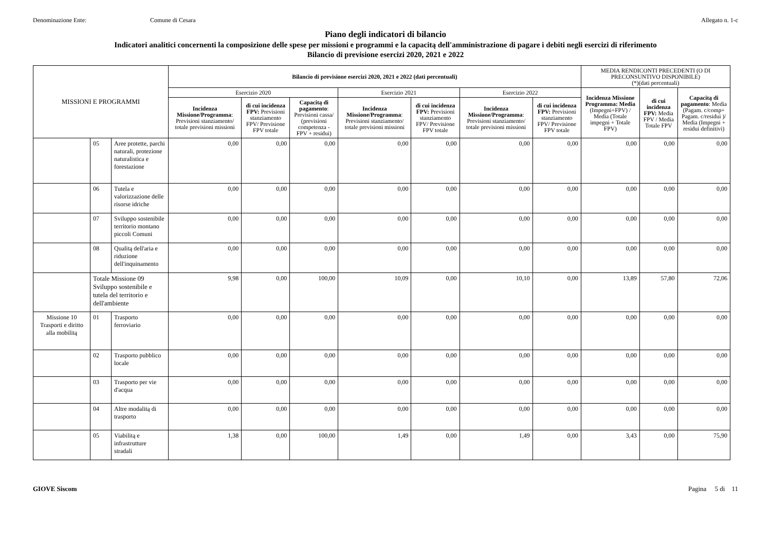Denominazione Ente: Comune di Cesara Allegato n. 1-c
Piano degli indicatori di bilancio
Indicatori analitici concernenti la composizione delle spese per missioni e programmi e la capacitą dell'amministrazione di pagare i debiti negli esercizi di riferimento
Bilancio di previsione esercizi 2020, 2021 e 2022
| MISSIONI E PROGRAMMI | | | Bilancio di previsione esercizi 2020, 2021 e 2022 (dati percentuali) | | | | | | | MEDIA RENDICONTI PRECEDENTI (O DI PRECONSUNTIVO DISPONIBILE) (*)(dati percentuali) | | |
| --- | --- | --- | --- | --- | --- | --- | --- | --- | --- | --- | --- | --- |
| | | | Esercizio 2020 | | | Esercizio 2021 | | Esercizio 2022 | | Incidenza Missione Programma: Media (Impegni+FPV) / Media (Totale impegni + Totale FPV) | di cui incidenza FPV: Media FPV / Media Totale FPV | Capacitą di pagamento : Media (Pagam. c/comp+ Pagam. c/residui )/ Media (Impegni + residui definitivi) |
| | | | Incidenza Missione/Programma : Previsioni stanziamento/ totale previsioni missioni | di cui incidenza FPV: Previsioni stanziamento FPV/ Previsione FPV totale | Capacitą di pagamento : Previsioni cassa/ (previsioni competenza - FPV + residui) | Incidenza Missione/Programma : Previsioni stanziamento/ totale previsioni missioni | di cui incidenza FPV: Previsioni stanziamento FPV/ Previsione FPV totale | Incidenza Missione/Programma : Previsioni stanziamento/ totale previsioni missioni | di cui incidenza FPV: Previsioni stanziamento FPV/ Previsione FPV totale | | | |
| | 05 | Aree protette, parchi naturali, protezione naturalistica e forestazione | 0,00 | 0,00 | 0,00 | 0,00 | 0,00 | 0,00 | 0,00 | 0,00 | 0,00 | 0,00 |
| | 06 | Tutela e valorizzazione delle risorse idriche | 0,00 | 0,00 | 0,00 | 0,00 | 0,00 | 0,00 | 0,00 | 0,00 | 0,00 | 0,00 |
| | 07 | Sviluppo sostenibile territorio montano piccoli Comuni | 0,00 | 0,00 | 0,00 | 0,00 | 0,00 | 0,00 | 0,00 | 0,00 | 0,00 | 0,00 |
| | 08 | Qualitą dell'aria e riduzione dell'inquinamento | 0,00 | 0,00 | 0,00 | 0,00 | 0,00 | 0,00 | 0,00 | 0,00 | 0,00 | 0,00 |
| | Totale Missione 09 Sviluppo sostenibile e tutela del territorio e dell'ambiente | | 9,98 | 0,00 | 100,00 | 10,09 | 0,00 | 10,10 | 0,00 | 13,89 | 57,80 | 72,06 |
| Missione 10 Trasporti e diritto alla mobilitą | 01 | Trasporto ferroviario | 0,00 | 0,00 | 0,00 | 0,00 | 0,00 | 0,00 | 0,00 | 0,00 | 0,00 | 0,00 |
| | 02 | Trasporto pubblico locale | 0,00 | 0,00 | 0,00 | 0,00 | 0,00 | 0,00 | 0,00 | 0,00 | 0,00 | 0,00 |
| | 03 | Trasporto per vie d'acqua | 0,00 | 0,00 | 0,00 | 0,00 | 0,00 | 0,00 | 0,00 | 0,00 | 0,00 | 0,00 |
| | 04 | Altre modalitą di trasporto | 0,00 | 0,00 | 0,00 | 0,00 | 0,00 | 0,00 | 0,00 | 0,00 | 0,00 | 0,00 |
| | 05 | Viabilitą e infrastrutture stradali | 1,38 | 0,00 | 100,00 | 1,49 | 0,00 | 1,49 | 0,00 | 3,43 | 0,00 | 75,90 |
GIOVE Siscom Pagina 5 di 11